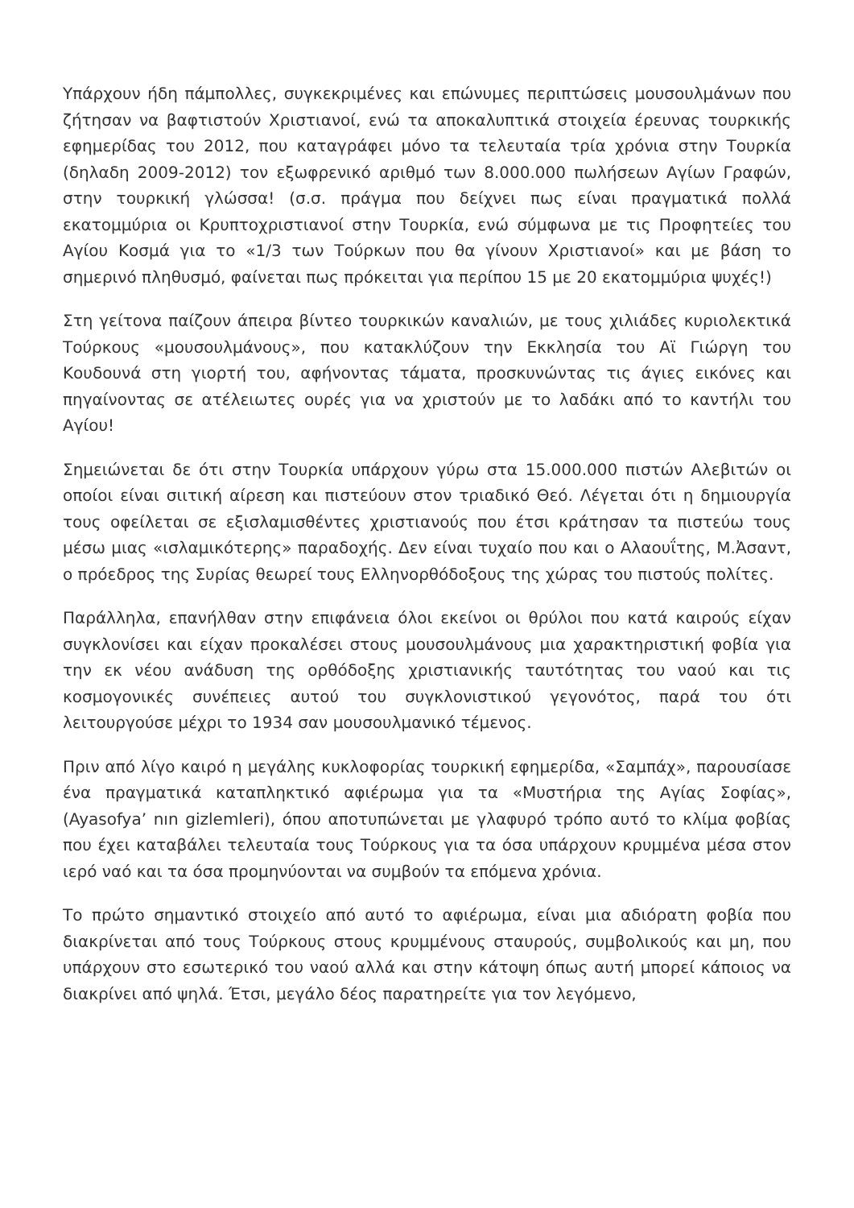Υπάρχουν ήδη πάμπολλες, συγκεκριμένες και επώνυμες περιπτώσεις μουσουλμάνων που ζήτησαν να βαφτιστούν Χριστιανοί, ενώ τα αποκαλυπτικά στοιχεία έρευνας τουρκικής εφημερίδας του 2012, που καταγράφει μόνο τα τελευταία τρία χρόνια στην Τουρκία (δηλαδη 2009-2012) τον εξωφρενικό αριθμό των 8.000.000 πωλήσεων Αγίων Γραφών, στην τουρκική γλώσσα! (σ.σ. πράγμα που δείχνει πως είναι πραγματικά πολλά εκατομμύρια οι Κρυπτοχριστιανοί στην Τουρκία, ενώ σύμφωνα με τις Προφητείες του Αγίου Κοσμά για το «1/3 των Τούρκων που θα γίνουν Χριστιανοί» και με βάση το σημερινό πληθυσμό, φαίνεται πως πρόκειται για περίπου 15 με 20 εκατομμύρια ψυχές!)
Στη γείτονα παίζουν άπειρα βίντεο τουρκικών καναλιών, με τους χιλιάδες κυριολεκτικά Τούρκους «μουσουλμάνους», που κατακλύζουν την Εκκλησία του Αϊ Γιώργη του Κουδουνά στη γιορτή του, αφήνοντας τάματα, προσκυνώντας τις άγιες εικόνες και πηγαίνοντας σε ατέλειωτες ουρές για να χριστούν με το λαδάκι από το καντήλι του Αγίου!
Σημειώνεται δε ότι στην Τουρκία υπάρχουν γύρω στα 15.000.000 πιστών Αλεβιτών οι οποίοι είναι σιιτική αίρεση και πιστεύουν στον τριαδικό Θεό. Λέγεται ότι η δημιουργία τους οφείλεται σε εξισλαμισθέντες χριστιανούς που έτσι κράτησαν τα πιστεύω τους μέσω μιας «ισλαμικότερης» παραδοχής. Δεν είναι τυχαίο που και ο Αλαουΐτης, Μ.Ἀσαντ, ο πρόεδρος της Συρίας θεωρεί τους Ελληνορθόδοξους της χώρας του πιστούς πολίτες.
Παράλληλα, επανήλθαν στην επιφάνεια όλοι εκείνοι οι θρύλοι που κατά καιρούς είχαν συγκλονίσει και είχαν προκαλέσει στους μουσουλμάνους μια χαρακτηριστική φοβία για την εκ νέου ανάδυση της ορθόδοξης χριστιανικής ταυτότητας του ναού και τις κοσμογονικές συνέπειες αυτού του συγκλονιστικού γεγονότος, παρά του ότι λειτουργούσε μέχρι το 1934 σαν μουσουλμανικό τέμενος.
Πριν από λίγο καιρό η μεγάλης κυκλοφορίας τουρκική εφημερίδα, «Σαμπάχ», παρουσίασε ένα πραγματικά καταπληκτικό αφιέρωμα για τα «Μυστήρια της Αγίας Σοφίας», (Ayasofya’ nın gizlemleri), όπου αποτυπώνεται με γλαφυρό τρόπο αυτό το κλίμα φοβίας που έχει καταβάλει τελευταία τους Τούρκους για τα όσα υπάρχουν κρυμμένα μέσα στον ιερό ναό και τα όσα προμηνύονται να συμβούν τα επόμενα χρόνια.
Το πρώτο σημαντικό στοιχείο από αυτό το αφιέρωμα, είναι μια αδιόρατη φοβία που διακρίνεται από τους Τούρκους στους κρυμμένους σταυρούς, συμβολικούς και μη, που υπάρχουν στο εσωτερικό του ναού αλλά και στην κάτοψη όπως αυτή μπορεί κάποιος να διακρίνει από ψηλά. Έτσι, μεγάλο δέος παρατηρείτε για τον λεγόμενο,